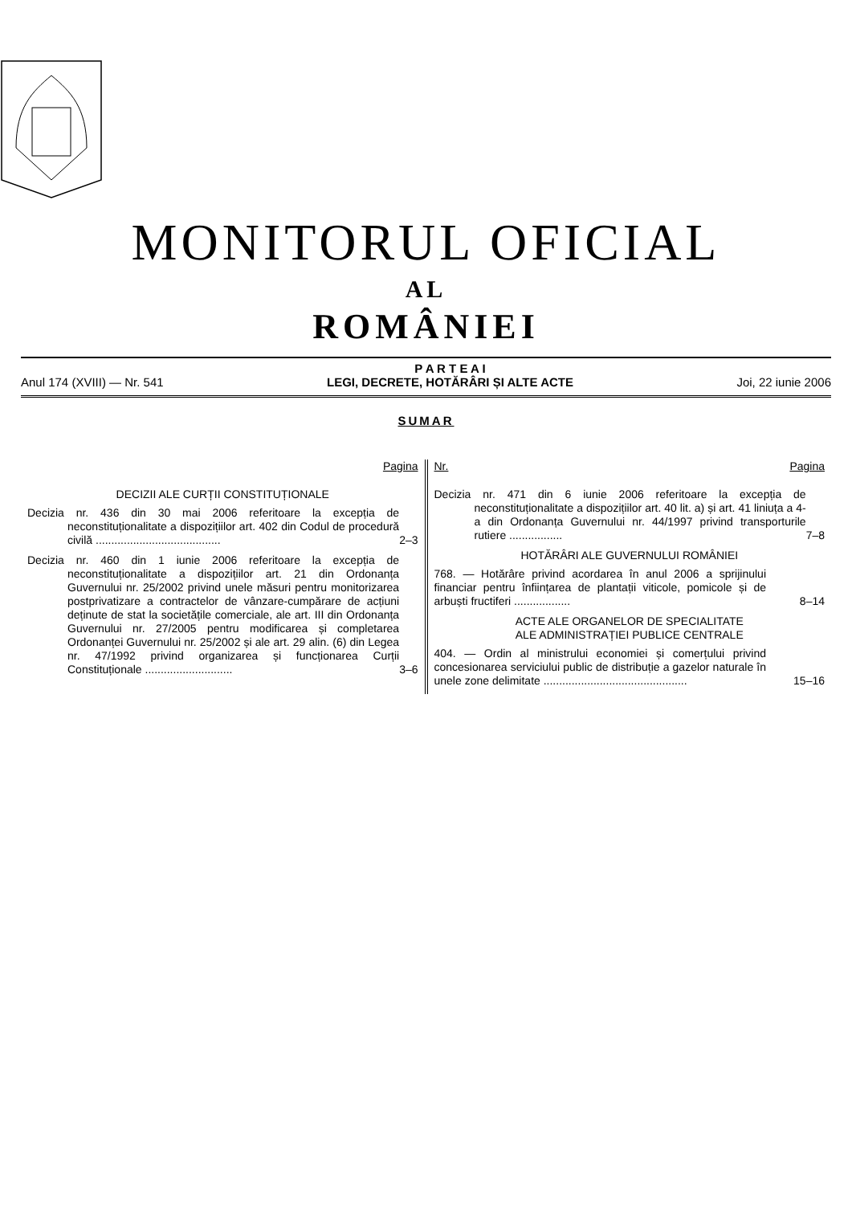MONITORUL OFICIAL
AL
ROMÂNIEI
Anul 174 (XVIII) — Nr. 541
P A R T E A I
LEGI, DECRETE, HOTĂRÂRI ȘI ALTE ACTE
Joi, 22 iunie 2006
SUMAR
Pagina
DECIZII ALE CURȚII CONSTITUȚIONALE
Decizia nr. 436 din 30 mai 2006 referitoare la excepția de neconstituționalitate a dispozițiilor art. 402 din Codul de procedură civilă ........................................
2–3
Decizia nr. 460 din 1 iunie 2006 referitoare la excepția de neconstituționalitate a dispozițiilor art. 21 din Ordonanța Guvernului nr. 25/2002 privind unele măsuri pentru monitorizarea postprivatizare a contractelor de vânzare-cumpărare de acțiuni deținute de stat la societățile comerciale, ale art. III din Ordonanța Guvernului nr. 27/2005 pentru modificarea și completarea Ordonanței Guvernului nr. 25/2002 și ale art. 29 alin. (6) din Legea nr. 47/1992 privind organizarea și funcționarea Curții Constituționale ............................
3–6
Nr. Pagina
Decizia nr. 471 din 6 iunie 2006 referitoare la excepția de neconstituționalitate a dispozițiilor art. 40 lit. a) și art. 41 liniuța a 4-a din Ordonanța Guvernului nr. 44/1997 privind transporturile rutiere .................
7–8
HOTĂRÂRI ALE GUVERNULUI ROMÂNIEI
768. — Hotărâre privind acordarea în anul 2006 a sprijinului financiar pentru înființarea de plantații viticole, pomicole și de arbuști fructiferi ..................
8–14
ACTE ALE ORGANELOR DE SPECIALITATE
ALE ADMINISTRAȚIEI PUBLICE CENTRALE
404. — Ordin al ministrului economiei și comerțului privind concesionarea serviciului public de distribuție a gazelor naturale în unele zone delimitate ..............................................
15–16